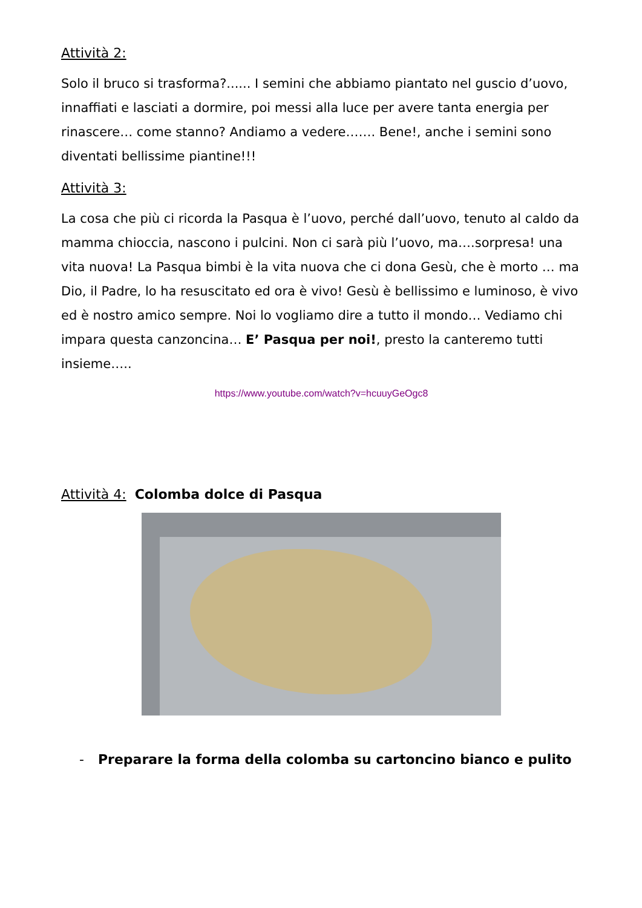Attività 2:
Solo il bruco si trasforma?...... I semini che abbiamo piantato nel guscio d’uovo, innaffiati e lasciati a dormire, poi messi alla luce per avere tanta energia per rinascere… come stanno? Andiamo a vedere……. Bene!, anche i semini sono diventati bellissime piantine!!!
Attività 3:
La cosa che più ci ricorda la Pasqua è l’uovo, perché dall’uovo, tenuto al caldo da mamma chioccia, nascono i pulcini. Non ci sarà più l’uovo, ma….sorpresa! una vita nuova! La Pasqua bimbi è la vita nuova che ci dona Gesù, che è morto … ma Dio, il Padre, lo ha resuscitato ed ora è vivo! Gesù è bellissimo e luminoso, è vivo ed è nostro amico sempre. Noi lo vogliamo dire a tutto il mondo… Vediamo chi impara questa canzoncina… E’ Pasqua per noi!, presto la canteremo tutti insieme…..
https://www.youtube.com/watch?v=hcuuyGeOgc8
Attività 4: Colomba dolce di Pasqua
- Preparare la forma della colomba su cartoncino bianco e pulito